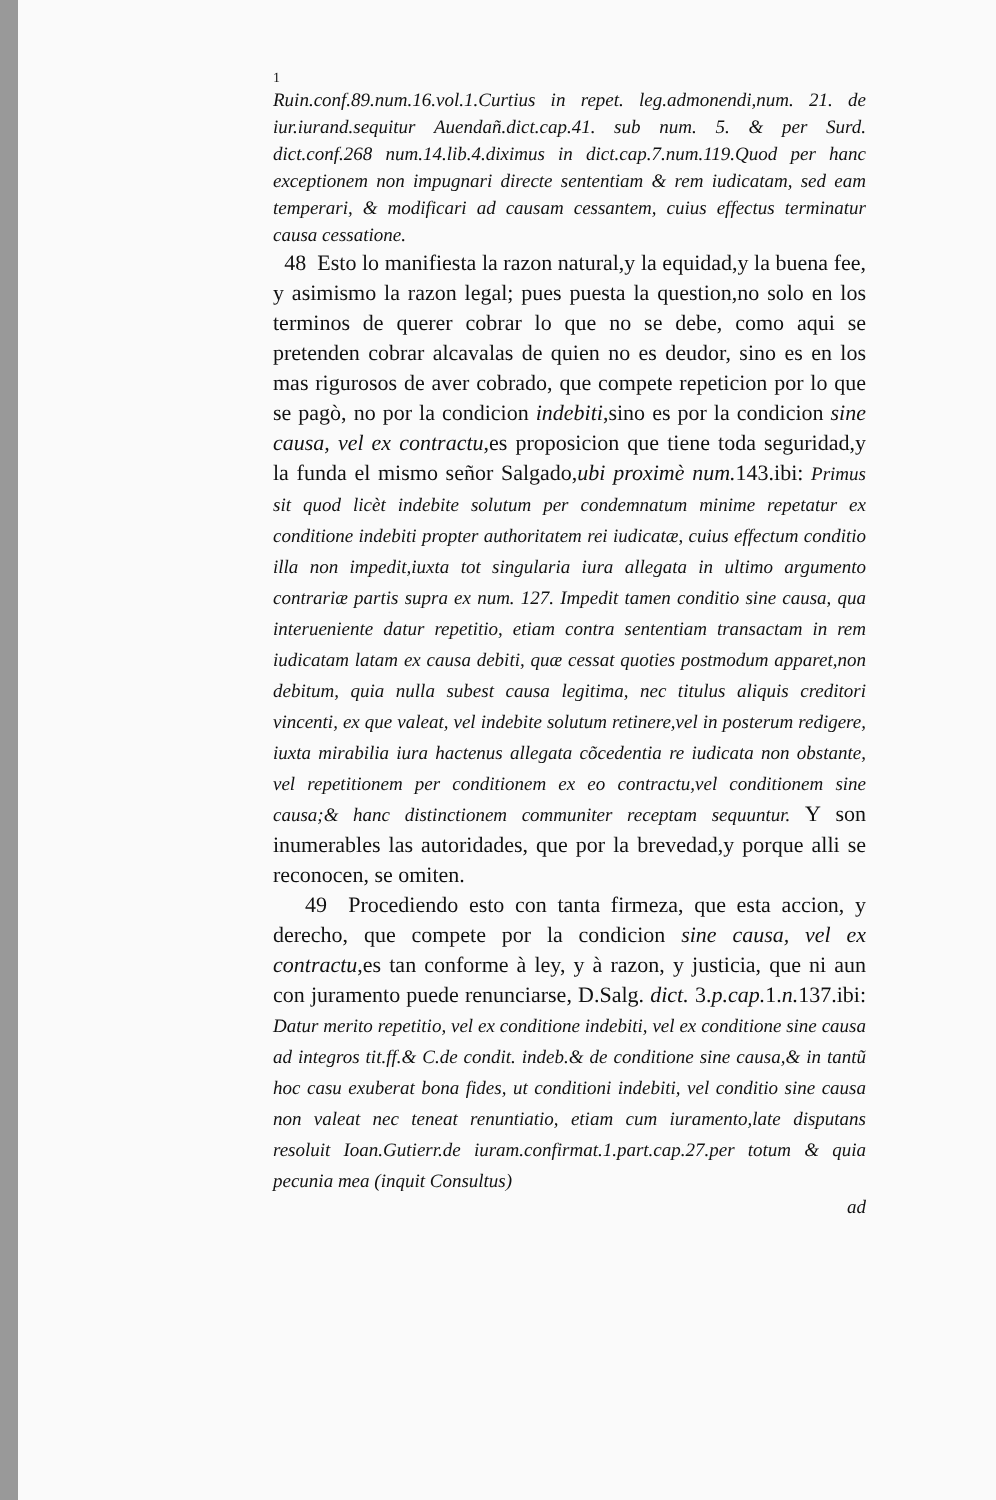1
Ruin.conf.89.num.16.vol.1.Curtius in repet. leg.admonendi,num. 21. de iur.iurand.sequitur Auendañ.dict.cap.41. sub num. 5. & per Surd. dict.conf.268 num.14.lib.4.diximus in dict.cap.7.num.119.Quod per hanc exceptionem non impugnari directe sententiam & rem iudicatam, sed eam temperari, & modificari ad causam cessantem, cuius effectus terminatur causa cessatione.
48 Esto lo manifiesta la razon natural,y la equidad,y la buena fee, y asimismo la razon legal; pues puesta la question,no solo en los terminos de querer cobrar lo que no se debe, como aqui se pretenden cobrar alcavalas de quien no es deudor, sino es en los mas rigurosos de aver cobrado, que compete repeticion por lo que se pagò, no por la condicion indebiti,sino es por la condicion sine causa, vel ex contractu,es proposicion que tiene toda seguridad,y la funda el mismo señor Salgado,ubi proximè num. 143.ibi: Primus sit quod licèt indebite solutum per condemnatum minime repetatur ex conditione indebiti propter authoritatem rei iudicatæ, cuius effectum conditio illa non impedit,iuxta tot singularia iura allegata in ultimo argumento contrariæ partis supra ex num. 127. Impedit tamen conditio sine causa, qua interueniente datur repetitio, etiam contra sententiam transactam in rem iudicatam latam ex causa debiti, quæ cessat quoties postmodum apparet,non debitum, quia nulla subest causa legitima, nec titulus aliquis creditori vincenti, ex que valeat, vel indebite solutum retinere,vel in posterum redigere, iuxta mirabilia iura hactenus allegata cõcedentia re iudicata non obstante, vel repetitionem per conditionem ex eo contractu,vel conditionem sine causa;& hanc distinctionem communiter receptam sequuntur. Y son inumerables las autoridades, que por la brevedad,y porque alli se reconocen, se omiten.
49 Procediendo esto con tanta firmeza, que esta accion, y derecho, que compete por la condicion sine causa, vel ex contractu,es tan conforme à ley, y à razon, y justicia, que ni aun con juramento puede renunciarse, D.Salg. dict. 3.p.cap. 1.n. 137.ibi: Datur merito repetitio, vel ex conditione indebiti, vel ex conditione sine causa ad integros tit.ff.& C.de condit. indeb.& de conditione sine causa,& in tantũ hoc casu exuberat bona fides, ut conditioni indebiti, vel conditio sine causa non valeat nec teneat renuntiatio, etiam cum iuramento,late disputans resoluit Ioan.Gutierr.de iuram.confirmat.1.part.cap.27.per totum & quia pecunia mea (inquit Consultus)
ad